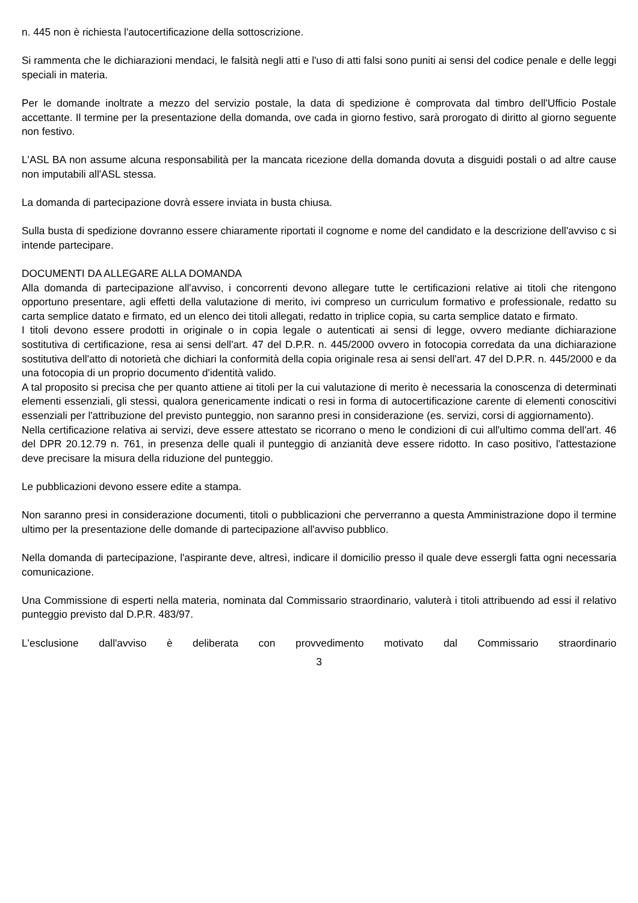n. 445 non è richiesta l'autocertificazione della sottoscrizione.
Si rammenta che le dichiarazioni mendaci, le falsità negli atti e l'uso di atti falsi sono puniti ai sensi del codice penale e delle leggi speciali in materia.
Per le domande inoltrate a mezzo del servizio postale, la data di spedizione è comprovata dal timbro dell'Ufficio Postale accettante. Il termine per la presentazione della domanda, ove cada in giorno festivo, sarà prorogato di diritto al giorno seguente non festivo.
L'ASL BA non assume alcuna responsabilità per la mancata ricezione della domanda dovuta a disguidi postali o ad altre cause non imputabili all'ASL stessa.
La domanda di partecipazione dovrà essere inviata in busta chiusa.
Sulla busta di spedizione dovranno essere chiaramente riportati il cognome e nome del candidato e la descrizione dell'avviso c si intende partecipare.
DOCUMENTI DA ALLEGARE ALLA DOMANDA
Alla domanda di partecipazione all'avviso, i concorrenti devono allegare tutte le certificazioni relative ai titoli che ritengono opportuno presentare, agli effetti della valutazione di merito, ivi compreso un curriculum formativo e professionale, redatto su carta semplice datato e firmato, ed un elenco dei titoli allegati, redatto in triplice copia, su carta semplice datato e firmato.
I titoli devono essere prodotti in originale o in copia legale o autenticati ai sensi di legge, ovvero mediante dichiarazione sostitutiva di certificazione, resa ai sensi dell'art. 47 del D.P.R. n. 445/2000 ovvero in fotocopia corredata da una dichiarazione sostitutiva dell'atto di notorietà che dichiari la conformità della copia originale resa ai sensi dell'art. 47 del D.P.R. n. 445/2000 e da una fotocopia di un proprio documento d'identità valido.
A tal proposito si precisa che per quanto attiene ai titoli per la cui valutazione di merito è necessaria la conoscenza di determinati elementi essenziali, gli stessi, qualora genericamente indicati o resi in forma di autocertificazione carente di elementi conoscitivi essenziali per l'attribuzione del previsto punteggio, non saranno presi in considerazione (es. servizi, corsi di aggiornamento).
Nella certificazione relativa ai servizi, deve essere attestato se ricorrano o meno le condizioni di cui all'ultimo comma dell'art. 46 del DPR 20.12.79 n. 761, in presenza delle quali il punteggio di anzianità deve essere ridotto. In caso positivo, l'attestazione deve precisare la misura della riduzione del punteggio.
Le pubblicazioni devono essere edite a stampa.
Non saranno presi in considerazione documenti, titoli o pubblicazioni che perverranno a questa Amministrazione dopo il termine ultimo per la presentazione delle domande di partecipazione all'avviso pubblico.
Nella domanda di partecipazione, l'aspirante deve, altresì, indicare il domicilio presso il quale deve essergli fatta ogni necessaria comunicazione.
Una Commissione di esperti nella materia, nominata dal Commissario straordinario, valuterà i titoli attribuendo ad essi il relativo punteggio previsto dal D.P.R. 483/97.
L'esclusione dall'avviso è deliberata con provvedimento motivato dal Commissario straordinario
3